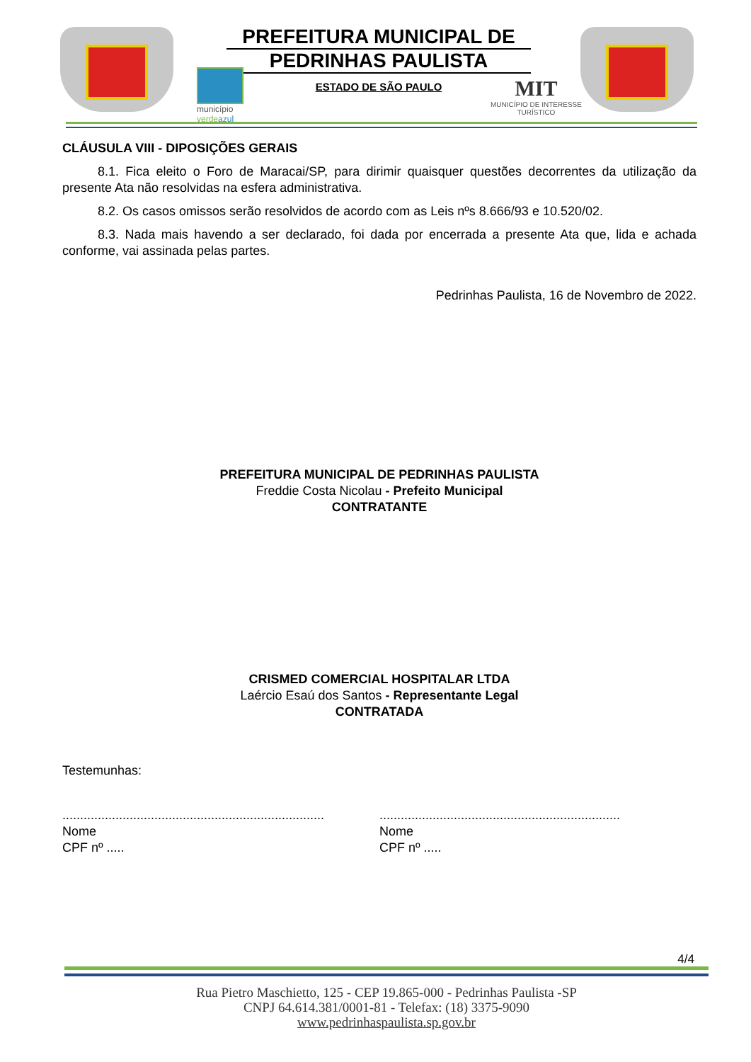PREFEITURA MUNICIPAL DE
PEDRINHAS PAULISTA
ESTADO DE SÃO PAULO
município
verde azul
MIT
MUNICÍPIO DE INTERESSE
TURÍSTICO
CLÁUSULA VIII - DIPOSIÇÕES GERAIS
8.1. Fica eleito o Foro de Maracai/SP, para dirimir quaisquer questões decorrentes da utilização da presente Ata não resolvidas na esfera administrativa.
8.2. Os casos omissos serão resolvidos de acordo com as Leis nºs 8.666/93 e 10.520/02.
8.3. Nada mais havendo a ser declarado, foi dada por encerrada a presente Ata que, lida e achada conforme, vai assinada pelas partes.
Pedrinhas Paulista, 16 de Novembro de 2022.
PREFEITURA MUNICIPAL DE PEDRINHAS PAULISTA
Freddie Costa Nicolau - Prefeito Municipal
CONTRATANTE
CRISMED COMERCIAL HOSPITALAR LTDA
Laércio Esaú dos Santos - Representante Legal
CONTRATADA
Testemunhas:
..........................................................................
Nome
CPF nº .....
....................................................................
Nome
CPF nº .....
4/4
Rua Pietro Maschietto, 125 - CEP 19.865-000 - Pedrinhas Paulista -SP
CNPJ 64.614.381/0001-81 - Telefax: (18) 3375-9090
www.pedrinhaspaulista.sp.gov.br